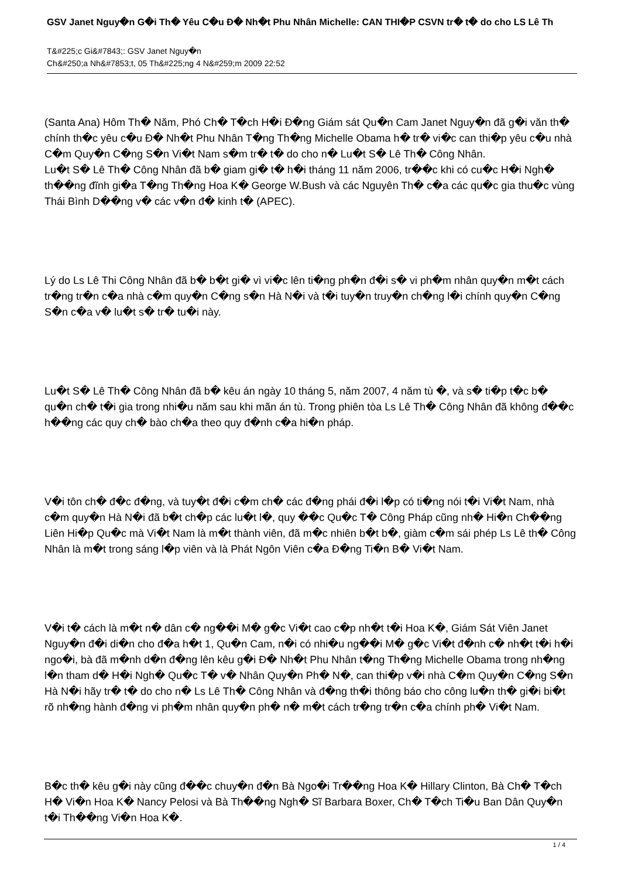GSV Janet Nguy�n G�i Th� Yêu C�u Đ� Nh�t Phu Nhân Michelle: CAN THI�P CSVN tr� t� do cho LS Lê Th
T&#225;c Gi&#7843;: GSV Janet Nguy�n
Ch&#250;a Nh&#7853;t, 05 Th&#225;ng 4 N&#259;m 2009 22:52
(Santa Ana) Hôm Th� Năm, Phó Ch� T�ch H�i Đ�ng Giám sát Qu�n Cam Janet Nguy�n đã g�i văn th� chính th�c yêu c�u Đ� Nh�t Phu Nhân T�ng Th�ng Michelle Obama h� tr� vi�c can thi�p yêu c�u nhà C�m Quy�n C�ng S�n Vi�t Nam s�m tr� t� do cho n� Lu�t S� Lê Th� Công Nhân.
Lu�t S� Lê Th� Công Nhân đã b� giam gi� t� h�i tháng 11 năm 2006, tr��c khi có cu�c H�i Ngh� th��ng đĩnh gi�a T�ng Th�ng Hoa K� George W.Bush và các Nguyên Th� c�a các qu�c gia thu�c vùng Thái Bình D��ng v� các v�n đ� kinh t� (APEC).
Lý do Ls Lê Thi Công Nhân đã b� b�t gi� vì vi�c lên ti�ng ph�n đ�i s� vi ph�m nhân quy�n m�t cách tr�ng tr�n c�a nhà c�m quy�n C�ng s�n Hà N�i và t�i tuy�n truy�n ch�ng l�i chính quy�n C�ng S�n c�a v� lu�t s� tr� tu�i này.
Lu�t S� Lê Th� Công Nhân đã b� kêu án ngày 10 tháng 5, năm 2007, 4 năm tù �, và s� ti�p t�c b� qu�n ch� t�i gia trong nhi�u năm sau khi mãn án tù. Trong phiên tòa Ls Lê Th� Công Nhân đã không đ��c h��ng các quy ch� bào ch�a theo quy đ�nh c�a hi�n pháp.
V�i tôn ch� đ�c đ�ng, và tuy�t đ�i c�m ch� các đ�ng phái đ�i l�p có ti�ng nói t�i Vi�t Nam, nhà c�m quy�n Hà N�i đã b�t ch�p các lu�t l�, quy ��c Qu�c T� Công Pháp cũng nh� Hi�n Ch��ng Liên Hi�p Qu�c mà Vi�t Nam là m�t thành viên, đã m�c nhiên b�t b�, giàm c�m sái phép Ls Lê th� Công Nhân là m�t trong sáng l�p viên và là Phát Ngôn Viên c�a Đ�ng Ti�n B� Vi�t Nam.
V�i t� cách là m�t n� dân c� ng��i M� g�c Vi�t cao c�p nh�t t�i Hoa K�, Giám Sát Viên Janet Nguy�n đ�i di�n cho đ�a h�t 1, Qu�n Cam, n�i có nhi�u ng��i M� g�c Vi�t đ�nh c� nh�t t�i h�i ngo�i, bà đã m�nh d�n đ�ng lên kêu g�i Đ� Nh�t Phu Nhân t�ng Th�ng Michelle Obama trong nh�ng l�n tham d� H�i Ngh� Qu�c T� v� Nhân Quy�n Ph� N�, can thi�p v�i nhà C�m Quy�n C�ng S�n Hà N�i hãy tr� t� do cho n� Ls Lê Th� Công Nhân và đ�ng th�i thông báo cho công lu�n th� gi�i bi�t rõ nh�ng hành đ�ng vi ph�m nhân quy�n ph� n� m�t cách tr�ng tr�n c�a chính ph� Vi�t Nam.
B�c th� kêu g�i này cũng đ��c chuy�n đ�n Bà Ngo�i Tr��ng Hoa K� Hillary Clinton, Bà Ch� T�ch H� Vi�n Hoa K� Nancy Pelosi và Bà Th��ng Ngh� Sĩ Barbara Boxer, Ch� T�ch Ti�u Ban Dân Quy�n t�i Th��ng Vi�n Hoa K�.
1 / 4